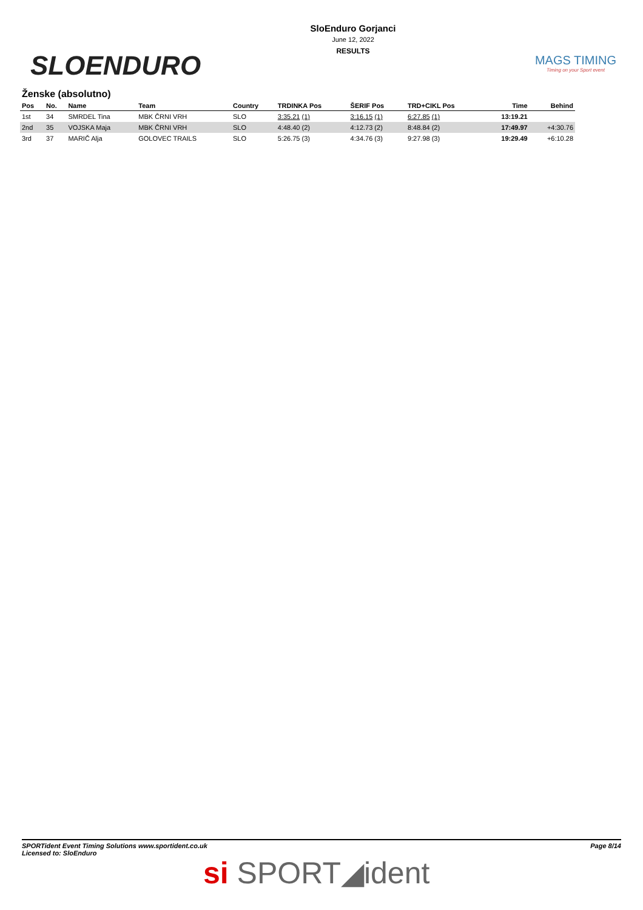SLOENDURO
SloEnduro Gorjanci
June 12, 2022
RESULTS
MAGS TIMING
Timing on your Sport event
Ženske (absolutno)
| Pos | No. | Name | Team | Country | TRDINKA Pos | ŠERIF Pos | TRD+CIKL Pos | Time | Behind |
| --- | --- | --- | --- | --- | --- | --- | --- | --- | --- |
| 1st | 34 | SMRDEL Tina | MBK ČRNI VRH | SLO | 3:35.21 (1) | 3:16.15 (1) | 6:27.85 (1) | 13:19.21 | |
| 2nd | 35 | VOJSKA Maja | MBK ČRNI VRH | SLO | 4:48.40 (2) | 4:12.73 (2) | 8:48.84 (2) | 17:49.97 | +4:30.76 |
| 3rd | 37 | MARIČ Alja | GOLOVEC TRAILS | SLO | 5:26.75 (3) | 4:34.76 (3) | 9:27.98 (3) | 19:29.49 | +6:10.28 |
SPORTident Event Timing Solutions www.sportident.co.uk
Licensed to: SloEnduro
Page 8/14
si SPORT◢ident